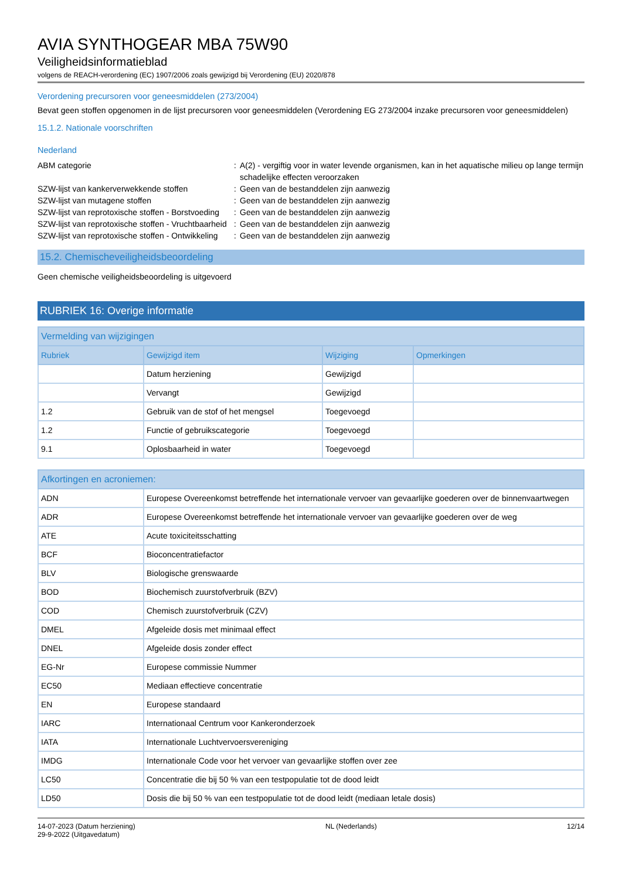AVIA SYNTHOGEAR MBA 75W90
Veiligheidsinformatieblad
volgens de REACH-verordening (EC) 1907/2006 zoals gewijzigd bij Verordening (EU) 2020/878
Verordening precursoren voor geneesmiddelen (273/2004)
Bevat geen stoffen opgenomen in de lijst precursoren voor geneesmiddelen (Verordening EG 273/2004 inzake precursoren voor geneesmiddelen)
15.1.2. Nationale voorschriften
Nederland
ABM categorie
:
A(2) - vergiftig voor in water levende organismen, kan in het aquatische milieu op lange termijn schadelijke effecten veroorzaken
SZW-lijst van kankerverwekkende stoffen
:
Geen van de bestanddelen zijn aanwezig
SZW-lijst van mutagene stoffen
:
Geen van de bestanddelen zijn aanwezig
SZW-lijst van reprotoxische stoffen - Borstvoeding
:
Geen van de bestanddelen zijn aanwezig
SZW-lijst van reprotoxische stoffen - Vruchtbaarheid
:
Geen van de bestanddelen zijn aanwezig
SZW-lijst van reprotoxische stoffen - Ontwikkeling
:
Geen van de bestanddelen zijn aanwezig
15.2. Chemischeveiligheidsbeoordeling
Geen chemische veiligheidsbeoordeling is uitgevoerd
RUBRIEK 16: Overige informatie
| Vermelding van wijzigingen | | | |
| --- | --- | --- | --- |
| Rubriek | Gewijzigd item | Wijziging | Opmerkingen |
| | Datum herziening | Gewijzigd | |
| | Vervangt | Gewijzigd | |
| 1.2 | Gebruik van de stof of het mengsel | Toegevoegd | |
| 1.2 | Functie of gebruikscategorie | Toegevoegd | |
| 9.1 | Oplosbaarheid in water | Toegevoegd | |
| Afkortingen en acroniemen: | |
| --- | --- |
| ADN | Europese Overeenkomst betreffende het internationale vervoer van gevaarlijke goederen over de binnenvaartwegen |
| ADR | Europese Overeenkomst betreffende het internationale vervoer van gevaarlijke goederen over de weg |
| ATE | Acute toxiciteitsschatting |
| BCF | Bioconcentratiefactor |
| BLV | Biologische grenswaarde |
| BOD | Biochemisch zuurstofverbruik (BZV) |
| COD | Chemisch zuurstofverbruik (CZV) |
| DMEL | Afgeleide dosis met minimaal effect |
| DNEL | Afgeleide dosis zonder effect |
| EG-Nr | Europese commissie Nummer |
| EC50 | Mediaan effectieve concentratie |
| EN | Europese standaard |
| IARC | Internationaal Centrum voor Kankeronderzoek |
| IATA | Internationale Luchtvervoersvereniging |
| IMDG | Internationale Code voor het vervoer van gevaarlijke stoffen over zee |
| LC50 | Concentratie die bij 50 % van een testpopulatie tot de dood leidt |
| LD50 | Dosis die bij 50 % van een testpopulatie tot de dood leidt (mediaan letale dosis) |
14-07-2023 (Datum herziening)
29-9-2022 (Uitgavedatum)
NL (Nederlands) 12/14